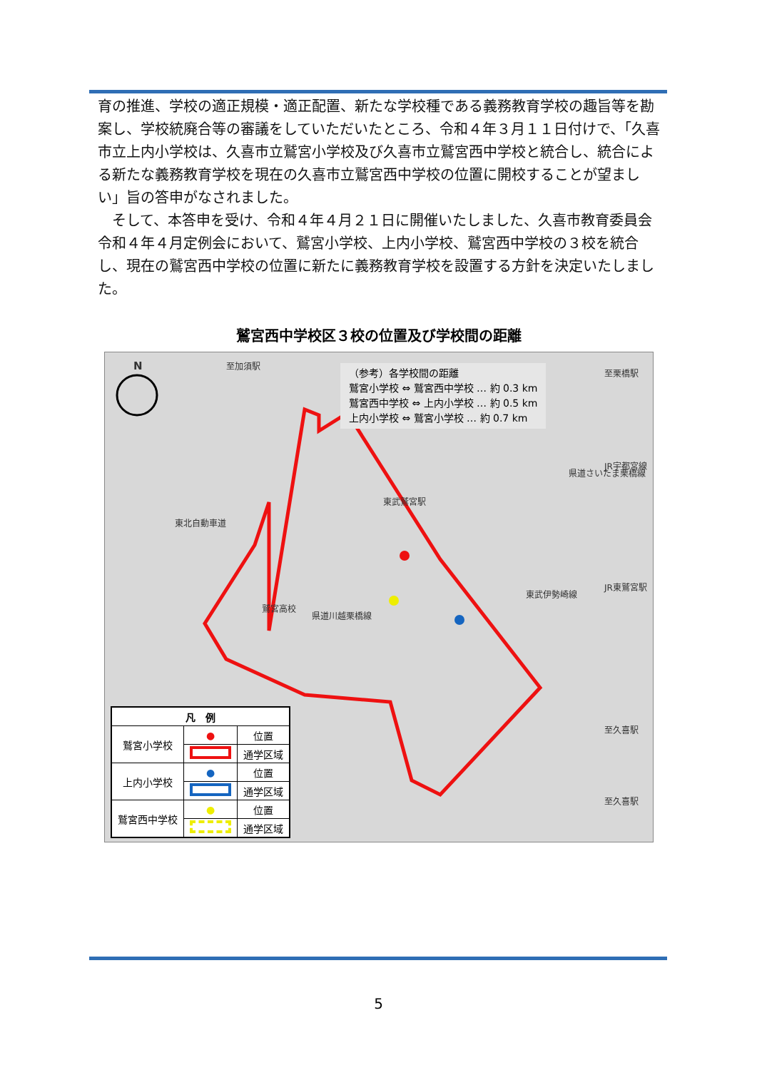育の推進、学校の適正規模・適正配置、新たな学校種である義務教育学校の趣旨等を勘案し、学校統廃合等の審議をしていただいたところ、令和４年３月１１日付けで、「久喜市立上内小学校は、久喜市立鷲宮小学校及び久喜市立鷲宮西中学校と統合し、統合による新たな義務教育学校を現在の久喜市立鷲宮西中学校の位置に開校することが望ましい」旨の答申がなされました。
　そして、本答申を受け、令和４年４月２１日に開催いたしました、久喜市教育委員会令和４年４月定例会において、鷲宮小学校、上内小学校、鷲宮西中学校の３校を統合し、現在の鷲宮西中学校の位置に新たに義務教育学校を設置する方針を決定いたしました。
鷲宮西中学校区３校の位置及び学校間の距離
N 至加須駅
鷲宮高校
東武伊勢崎線
東武鷲宮駅
県道川越栗橋線
県道さいたま栗橋線
東北自動車道
至栗橋駅
JR宇都宮線
JR東鷲宮駅
至久喜駅
至久喜駅
（参考）各学校間の距離
鷲宮小学校 ⇔ 鷲宮西中学校 … 約 0.3 km
鷲宮西中学校 ⇔ 上内小学校 … 約 0.5 km
上内小学校 ⇔ 鷲宮小学校 … 約 0.7 km
| 凡 例 | | |
| --- | --- | --- |
| 鷲宮小学校 | ● | 位置 |
| | | 通学区域 |
| 上内小学校 | ● | 位置 |
| | | 通学区域 |
| 鷲宮西中学校 | ● | 位置 |
| | | 通学区域 |
5